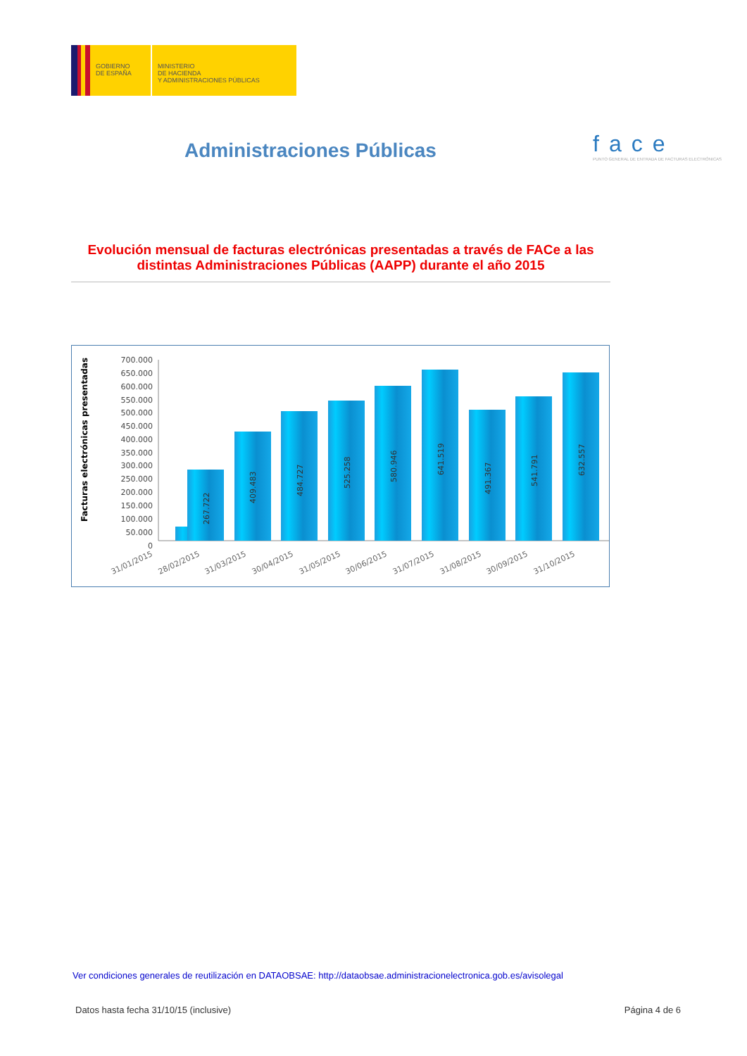GOBIERNO
DE ESPAÑA
MINISTERIO
DE HACIENDA
Y ADMINISTRACIONES PÚBLICAS
Administraciones Públicas
face
PUNTO GENERAL DE ENTRADA DE FACTURAS ELECTRÓNICAS
Evolución mensual de facturas electrónicas presentadas a través de FACe a las distintas Administraciones Públicas (AAPP) durante el año 2015
Facturas electrónicas presentadas
700.000
650.000
600.000
550.000
500.000
450.000
400.000
350.000
300.000
250.000
200.000
150.000
100.000
50.000
0
267.722
409.483
484.727
525.258
580.946
641.519
491.367
541.791
632.557
31/01/2015
28/02/2015
31/03/2015
30/04/2015
31/05/2015
30/06/2015
31/07/2015
31/08/2015
30/09/2015
31/10/2015
Ver condiciones generales de reutilización en DATAOBSAE: http://dataobsae.administracionelectronica.gob.es/avisolegal
Datos hasta fecha 31/10/15 (inclusive) Página 4 de 6